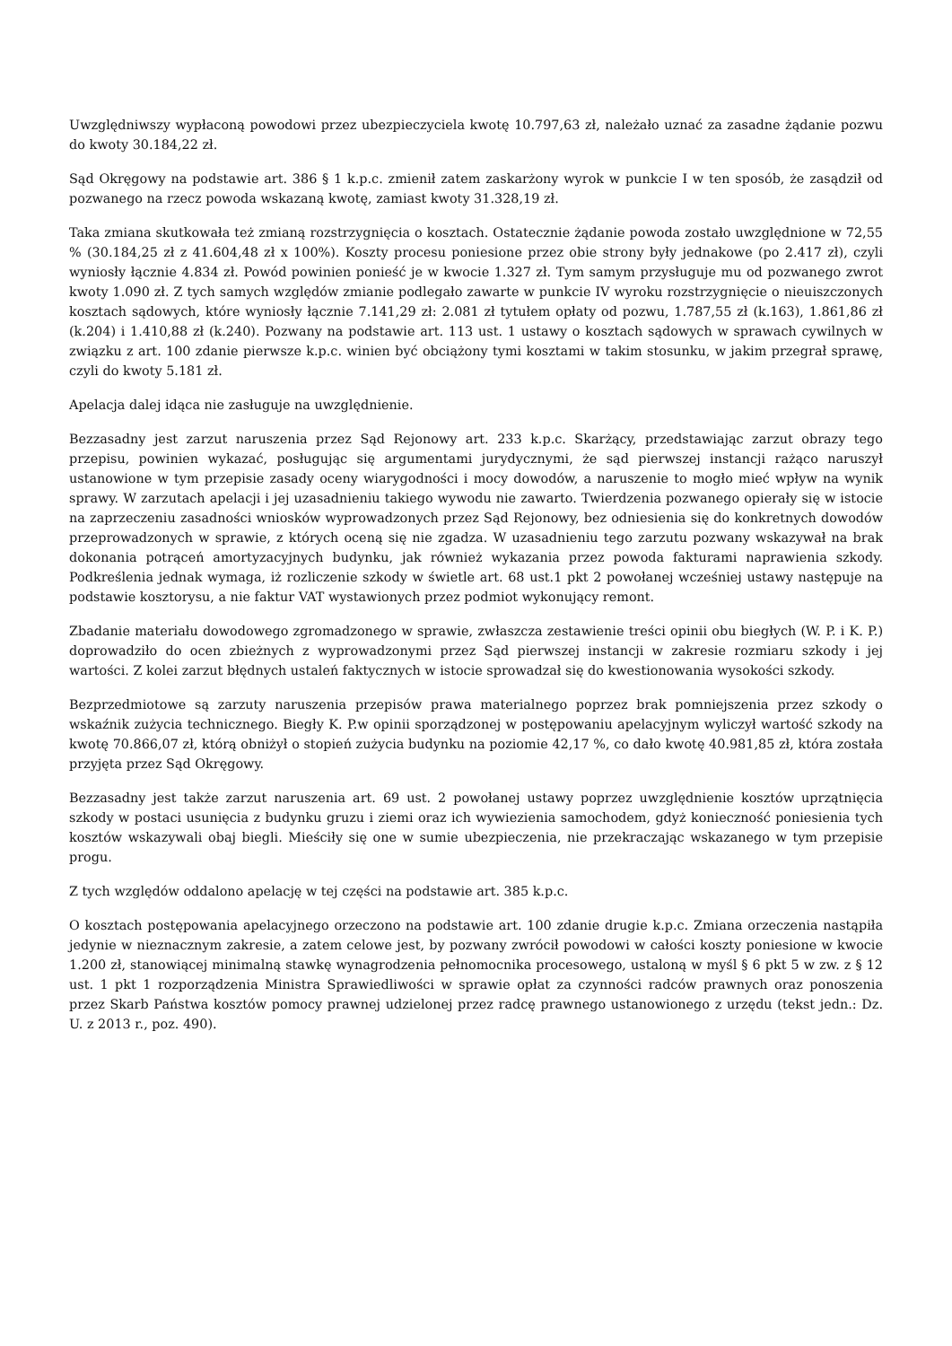Uwzględniwszy wypłaconą powodowi przez ubezpieczyciela kwotę 10.797,63 zł, należało uznać za zasadne żądanie pozwu do kwoty 30.184,22 zł.
Sąd Okręgowy na podstawie art. 386 § 1 k.p.c. zmienił zatem zaskarżony wyrok w punkcie I w ten sposób, że zasądził od pozwanego na rzecz powoda wskazaną kwotę, zamiast kwoty 31.328,19 zł.
Taka zmiana skutkowała też zmianą rozstrzygnięcia o kosztach. Ostatecznie żądanie powoda zostało uwzględnione w 72,55 % (30.184,25 zł z 41.604,48 zł x 100%). Koszty procesu poniesione przez obie strony były jednakowe (po 2.417 zł), czyli wyniosły łącznie 4.834 zł. Powód powinien ponieść je w kwocie 1.327 zł. Tym samym przysługuje mu od pozwanego zwrot kwoty 1.090 zł. Z tych samych względów zmianie podlegało zawarte w punkcie IV wyroku rozstrzygnięcie o nieuiszczonych kosztach sądowych, które wyniosły łącznie 7.141,29 zł: 2.081 zł tytułem opłaty od pozwu, 1.787,55 zł (k.163), 1.861,86 zł (k.204) i 1.410,88 zł (k.240). Pozwany na podstawie art. 113 ust. 1 ustawy o kosztach sądowych w sprawach cywilnych w związku z art. 100 zdanie pierwsze k.p.c. winien być obciążony tymi kosztami w takim stosunku, w jakim przegrał sprawę, czyli do kwoty 5.181 zł.
Apelacja dalej idąca nie zasługuje na uwzględnienie.
Bezzasadny jest zarzut naruszenia przez Sąd Rejonowy art. 233 k.p.c. Skarżący, przedstawiając zarzut obrazy tego przepisu, powinien wykazać, posługując się argumentami jurydycznymi, że sąd pierwszej instancji rażąco naruszył ustanowione w tym przepisie zasady oceny wiarygodności i mocy dowodów, a naruszenie to mogło mieć wpływ na wynik sprawy. W zarzutach apelacji i jej uzasadnieniu takiego wywodu nie zawarto. Twierdzenia pozwanego opierały się w istocie na zaprzeczeniu zasadności wniosków wyprowadzonych przez Sąd Rejonowy, bez odniesienia się do konkretnych dowodów przeprowadzonych w sprawie, z których oceną się nie zgadza. W uzasadnieniu tego zarzutu pozwany wskazywał na brak dokonania potrąceń amortyzacyjnych budynku, jak również wykazania przez powoda fakturami naprawienia szkody. Podkreślenia jednak wymaga, iż rozliczenie szkody w świetle art. 68 ust.1 pkt 2 powołanej wcześniej ustawy następuje na podstawie kosztorysu, a nie faktur VAT wystawionych przez podmiot wykonujący remont.
Zbadanie materiału dowodowego zgromadzonego w sprawie, zwłaszcza zestawienie treści opinii obu biegłych (W. P. i K. P.) doprowadziło do ocen zbieżnych z wyprowadzonymi przez Sąd pierwszej instancji w zakresie rozmiaru szkody i jej wartości. Z kolei zarzut błędnych ustaleń faktycznych w istocie sprowadzał się do kwestionowania wysokości szkody.
Bezprzedmiotowe są zarzuty naruszenia przepisów prawa materialnego poprzez brak pomniejszenia przez szkody o wskaźnik zużycia technicznego. Biegły K. P.w opinii sporządzonej w postępowaniu apelacyjnym wyliczył wartość szkody na kwotę 70.866,07 zł, którą obniżył o stopień zużycia budynku na poziomie 42,17 %, co dało kwotę 40.981,85 zł, która została przyjęta przez Sąd Okręgowy.
Bezzasadny jest także zarzut naruszenia art. 69 ust. 2 powołanej ustawy poprzez uwzględnienie kosztów uprzątnięcia szkody w postaci usunięcia z budynku gruzu i ziemi oraz ich wywiezienia samochodem, gdyż konieczność poniesienia tych kosztów wskazywali obaj biegli. Mieściły się one w sumie ubezpieczenia, nie przekraczając wskazanego w tym przepisie progu.
Z tych względów oddalono apelację w tej części na podstawie art. 385 k.p.c.
O kosztach postępowania apelacyjnego orzeczono na podstawie art. 100 zdanie drugie k.p.c. Zmiana orzeczenia nastąpiła jedynie w nieznacznym zakresie, a zatem celowe jest, by pozwany zwrócił powodowi w całości koszty poniesione w kwocie 1.200 zł, stanowiącej minimalną stawkę wynagrodzenia pełnomocnika procesowego, ustaloną w myśl § 6 pkt 5 w zw. z § 12 ust. 1 pkt 1 rozporządzenia Ministra Sprawiedliwości w sprawie opłat za czynności radców prawnych oraz ponoszenia przez Skarb Państwa kosztów pomocy prawnej udzielonej przez radcę prawnego ustanowionego z urzędu (tekst jedn.: Dz. U. z 2013 r., poz. 490).